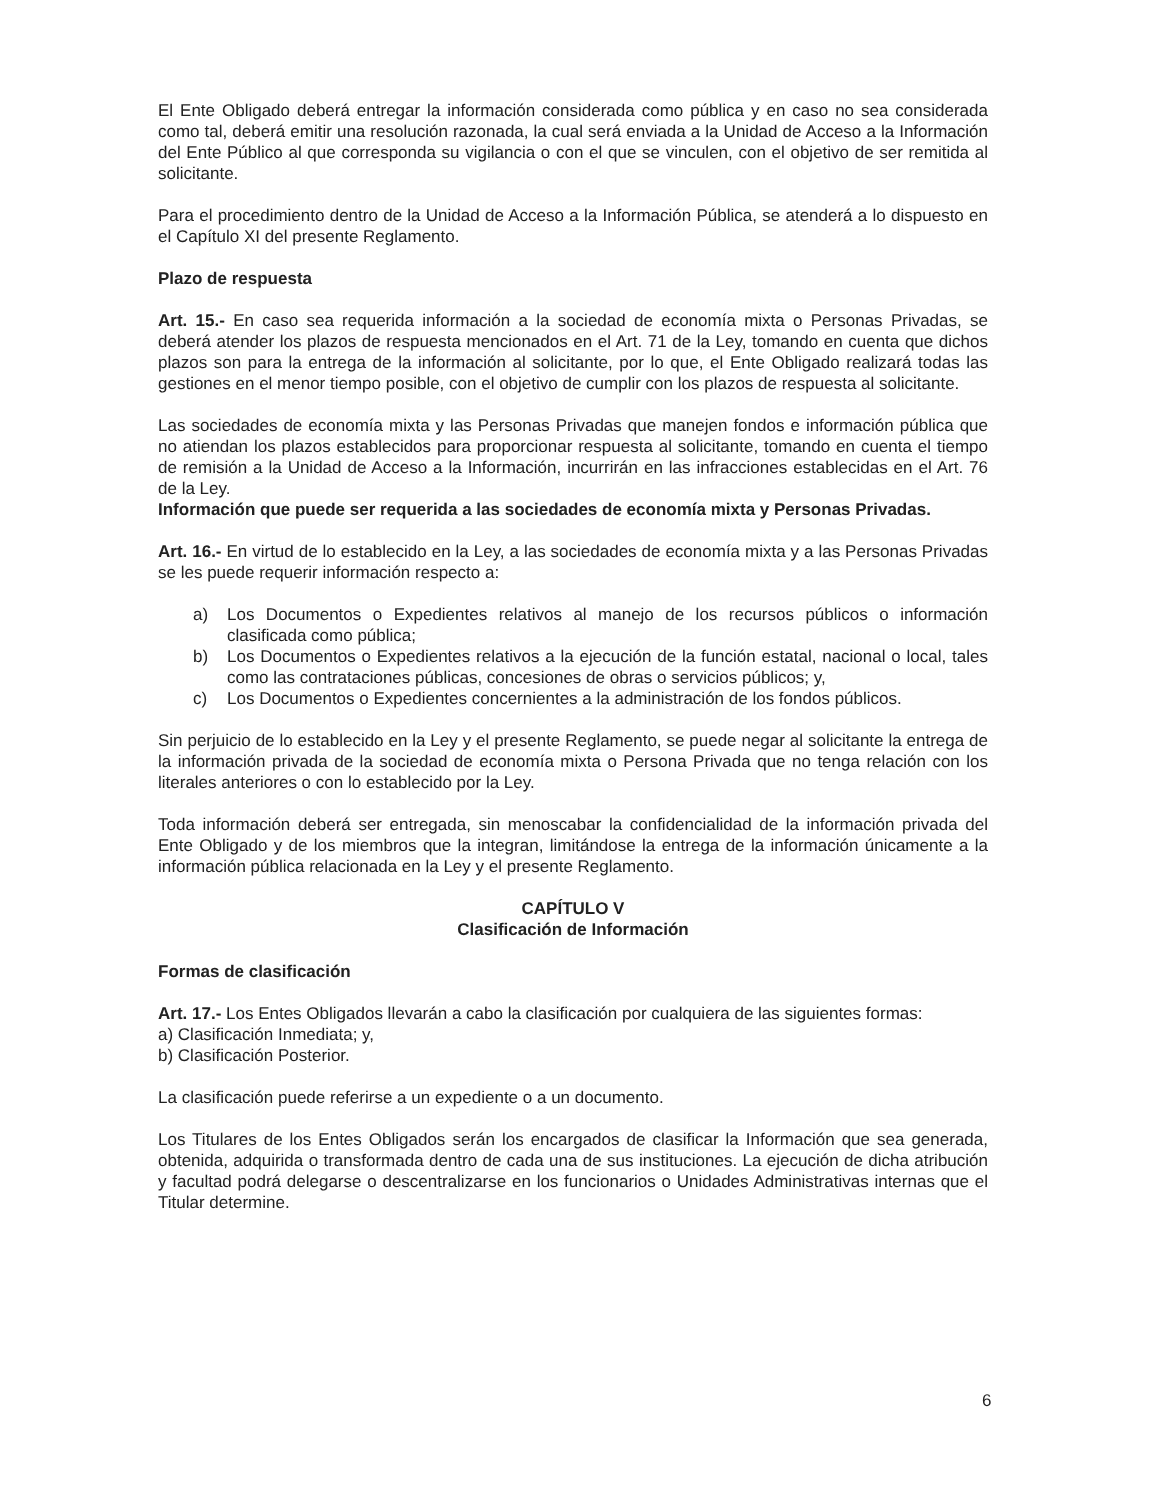El Ente Obligado deberá entregar la información considerada como pública y en caso no sea considerada como tal, deberá emitir una resolución razonada, la cual será enviada a la Unidad de Acceso a la Información del Ente Público al que corresponda su vigilancia o con el que se vinculen, con el objetivo de ser remitida al solicitante.
Para el procedimiento dentro de la Unidad de Acceso a la Información Pública, se atenderá a lo dispuesto en el Capítulo XI del presente Reglamento.
Plazo de respuesta
Art. 15.- En caso sea requerida información a la sociedad de economía mixta o Personas Privadas, se deberá atender los plazos de respuesta mencionados en el Art. 71 de la Ley, tomando en cuenta que dichos plazos son para la entrega de la información al solicitante, por lo que, el Ente Obligado realizará todas las gestiones en el menor tiempo posible, con el objetivo de cumplir con los plazos de respuesta al solicitante.
Las sociedades de economía mixta y las Personas Privadas que manejen fondos e información pública que no atiendan los plazos establecidos para proporcionar respuesta al solicitante, tomando en cuenta el tiempo de remisión a la Unidad de Acceso a la Información, incurrirán en las infracciones establecidas en el Art. 76 de la Ley.
Información que puede ser requerida a las sociedades de economía mixta y Personas Privadas.
Art. 16.- En virtud de lo establecido en la Ley, a las sociedades de economía mixta y a las Personas Privadas se les puede requerir información respecto a:
a) Los Documentos o Expedientes relativos al manejo de los recursos públicos o información clasificada como pública;
b) Los Documentos o Expedientes relativos a la ejecución de la función estatal, nacional o local, tales como las contrataciones públicas, concesiones de obras o servicios públicos; y,
c) Los Documentos o Expedientes concernientes a la administración de los fondos públicos.
Sin perjuicio de lo establecido en la Ley y el presente Reglamento, se puede negar al solicitante la entrega de la información privada de la sociedad de economía mixta o Persona Privada que no tenga relación con los literales anteriores o con lo establecido por la Ley.
Toda información deberá ser entregada, sin menoscabar la confidencialidad de la información privada del Ente Obligado y de los miembros que la integran, limitándose la entrega de la información únicamente a la información pública relacionada en la Ley y el presente Reglamento.
CAPÍTULO V
Clasificación de Información
Formas de clasificación
Art. 17.- Los Entes Obligados llevarán a cabo la clasificación por cualquiera de las siguientes formas:
a) Clasificación Inmediata; y,
b) Clasificación Posterior.
La clasificación puede referirse a un expediente o a un documento.
Los Titulares de los Entes Obligados serán los encargados de clasificar la Información que sea generada, obtenida, adquirida o transformada dentro de cada una de sus instituciones. La ejecución de dicha atribución y facultad podrá delegarse o descentralizarse en los funcionarios o Unidades Administrativas internas que el Titular determine.
6